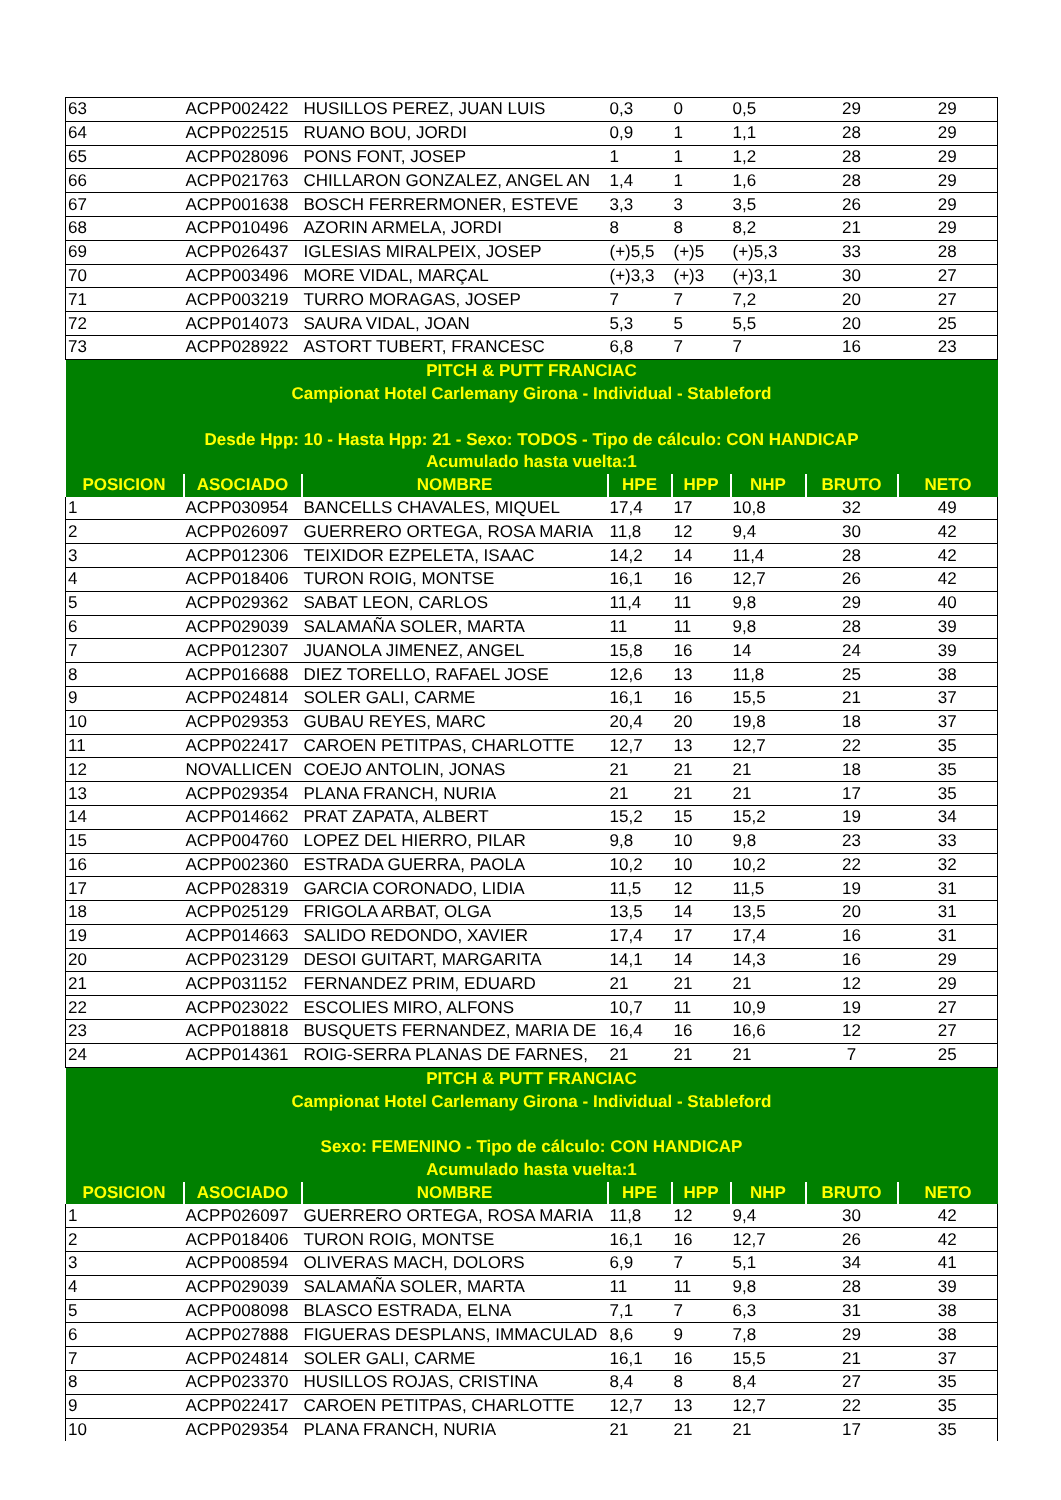| 63 | ACPP002422 | HUSILLOS PEREZ, JUAN LUIS | 0,3 | 0 | 0,5 | 29 | 29 |
| 64 | ACPP022515 | RUANO BOU, JORDI | 0,9 | 1 | 1,1 | 28 | 29 |
| 65 | ACPP028096 | PONS FONT, JOSEP | 1 | 1 | 1,2 | 28 | 29 |
| 66 | ACPP021763 | CHILLARON GONZALEZ, ANGEL AN | 1,4 | 1 | 1,6 | 28 | 29 |
| 67 | ACPP001638 | BOSCH FERRERMONER, ESTEVE | 3,3 | 3 | 3,5 | 26 | 29 |
| 68 | ACPP010496 | AZORIN ARMELA, JORDI | 8 | 8 | 8,2 | 21 | 29 |
| 69 | ACPP026437 | IGLESIAS MIRALPEIX, JOSEP | (+)5,5 | (+)5 | (+)5,3 | 33 | 28 |
| 70 | ACPP003496 | MORE VIDAL, MARÇAL | (+)3,3 | (+)3 | (+)3,1 | 30 | 27 |
| 71 | ACPP003219 | TURRO MORAGAS, JOSEP | 7 | 7 | 7,2 | 20 | 27 |
| 72 | ACPP014073 | SAURA VIDAL, JOAN | 5,3 | 5 | 5,5 | 20 | 25 |
| 73 | ACPP028922 | ASTORT TUBERT, FRANCESC | 6,8 | 7 | 7 | 16 | 23 |
| PITCH & PUTT FRANCIAC | | | | | | | |
| Campionat Hotel Carlemany Girona - Individual - Stableford | | | | | | | |
| Desde Hpp: 10 - Hasta Hpp: 21 - Sexo: TODOS - Tipo de cálculo: CON HANDICAP | | | | | | | |
| Acumulado hasta vuelta:1 | | | | | | | |
| POSICION | ASOCIADO | NOMBRE | HPE | HPP | NHP | BRUTO | NETO |
| 1 | ACPP030954 | BANCELLS CHAVALES, MIQUEL | 17,4 | 17 | 10,8 | 32 | 49 |
| 2 | ACPP026097 | GUERRERO ORTEGA, ROSA MARIA | 11,8 | 12 | 9,4 | 30 | 42 |
| 3 | ACPP012306 | TEIXIDOR EZPELETA, ISAAC | 14,2 | 14 | 11,4 | 28 | 42 |
| 4 | ACPP018406 | TURON ROIG, MONTSE | 16,1 | 16 | 12,7 | 26 | 42 |
| 5 | ACPP029362 | SABAT LEON, CARLOS | 11,4 | 11 | 9,8 | 29 | 40 |
| 6 | ACPP029039 | SALAMAÑA SOLER, MARTA | 11 | 11 | 9,8 | 28 | 39 |
| 7 | ACPP012307 | JUANOLA JIMENEZ, ANGEL | 15,8 | 16 | 14 | 24 | 39 |
| 8 | ACPP016688 | DIEZ TORELLO, RAFAEL JOSE | 12,6 | 13 | 11,8 | 25 | 38 |
| 9 | ACPP024814 | SOLER GALI, CARME | 16,1 | 16 | 15,5 | 21 | 37 |
| 10 | ACPP029353 | GUBAU REYES, MARC | 20,4 | 20 | 19,8 | 18 | 37 |
| 11 | ACPP022417 | CAROEN PETITPAS, CHARLOTTE | 12,7 | 13 | 12,7 | 22 | 35 |
| 12 | NOVALLICEN | COEJO ANTOLIN, JONAS | 21 | 21 | 21 | 18 | 35 |
| 13 | ACPP029354 | PLANA FRANCH, NURIA | 21 | 21 | 21 | 17 | 35 |
| 14 | ACPP014662 | PRAT ZAPATA, ALBERT | 15,2 | 15 | 15,2 | 19 | 34 |
| 15 | ACPP004760 | LOPEZ DEL HIERRO, PILAR | 9,8 | 10 | 9,8 | 23 | 33 |
| 16 | ACPP002360 | ESTRADA GUERRA, PAOLA | 10,2 | 10 | 10,2 | 22 | 32 |
| 17 | ACPP028319 | GARCIA CORONADO, LIDIA | 11,5 | 12 | 11,5 | 19 | 31 |
| 18 | ACPP025129 | FRIGOLA ARBAT, OLGA | 13,5 | 14 | 13,5 | 20 | 31 |
| 19 | ACPP014663 | SALIDO REDONDO, XAVIER | 17,4 | 17 | 17,4 | 16 | 31 |
| 20 | ACPP023129 | DESOI GUITART, MARGARITA | 14,1 | 14 | 14,3 | 16 | 29 |
| 21 | ACPP031152 | FERNANDEZ PRIM, EDUARD | 21 | 21 | 21 | 12 | 29 |
| 22 | ACPP023022 | ESCOLIES MIRO, ALFONS | 10,7 | 11 | 10,9 | 19 | 27 |
| 23 | ACPP018818 | BUSQUETS FERNANDEZ, MARIA DE | 16,4 | 16 | 16,6 | 12 | 27 |
| 24 | ACPP014361 | ROIG-SERRA PLANAS DE FARNES, | 21 | 21 | 21 | 7 | 25 |
| PITCH & PUTT FRANCIAC | | | | | | | |
| Campionat Hotel Carlemany Girona - Individual - Stableford | | | | | | | |
| Sexo: FEMENINO - Tipo de cálculo: CON HANDICAP | | | | | | | |
| Acumulado hasta vuelta:1 | | | | | | | |
| POSICION | ASOCIADO | NOMBRE | HPE | HPP | NHP | BRUTO | NETO |
| 1 | ACPP026097 | GUERRERO ORTEGA, ROSA MARIA | 11,8 | 12 | 9,4 | 30 | 42 |
| 2 | ACPP018406 | TURON ROIG, MONTSE | 16,1 | 16 | 12,7 | 26 | 42 |
| 3 | ACPP008594 | OLIVERAS MACH, DOLORS | 6,9 | 7 | 5,1 | 34 | 41 |
| 4 | ACPP029039 | SALAMAÑA SOLER, MARTA | 11 | 11 | 9,8 | 28 | 39 |
| 5 | ACPP008098 | BLASCO ESTRADA, ELNA | 7,1 | 7 | 6,3 | 31 | 38 |
| 6 | ACPP027888 | FIGUERAS DESPLANS, IMMACULAD | 8,6 | 9 | 7,8 | 29 | 38 |
| 7 | ACPP024814 | SOLER GALI, CARME | 16,1 | 16 | 15,5 | 21 | 37 |
| 8 | ACPP023370 | HUSILLOS ROJAS, CRISTINA | 8,4 | 8 | 8,4 | 27 | 35 |
| 9 | ACPP022417 | CAROEN PETITPAS, CHARLOTTE | 12,7 | 13 | 12,7 | 22 | 35 |
| 10 | ACPP029354 | PLANA FRANCH, NURIA | 21 | 21 | 21 | 17 | 35 |